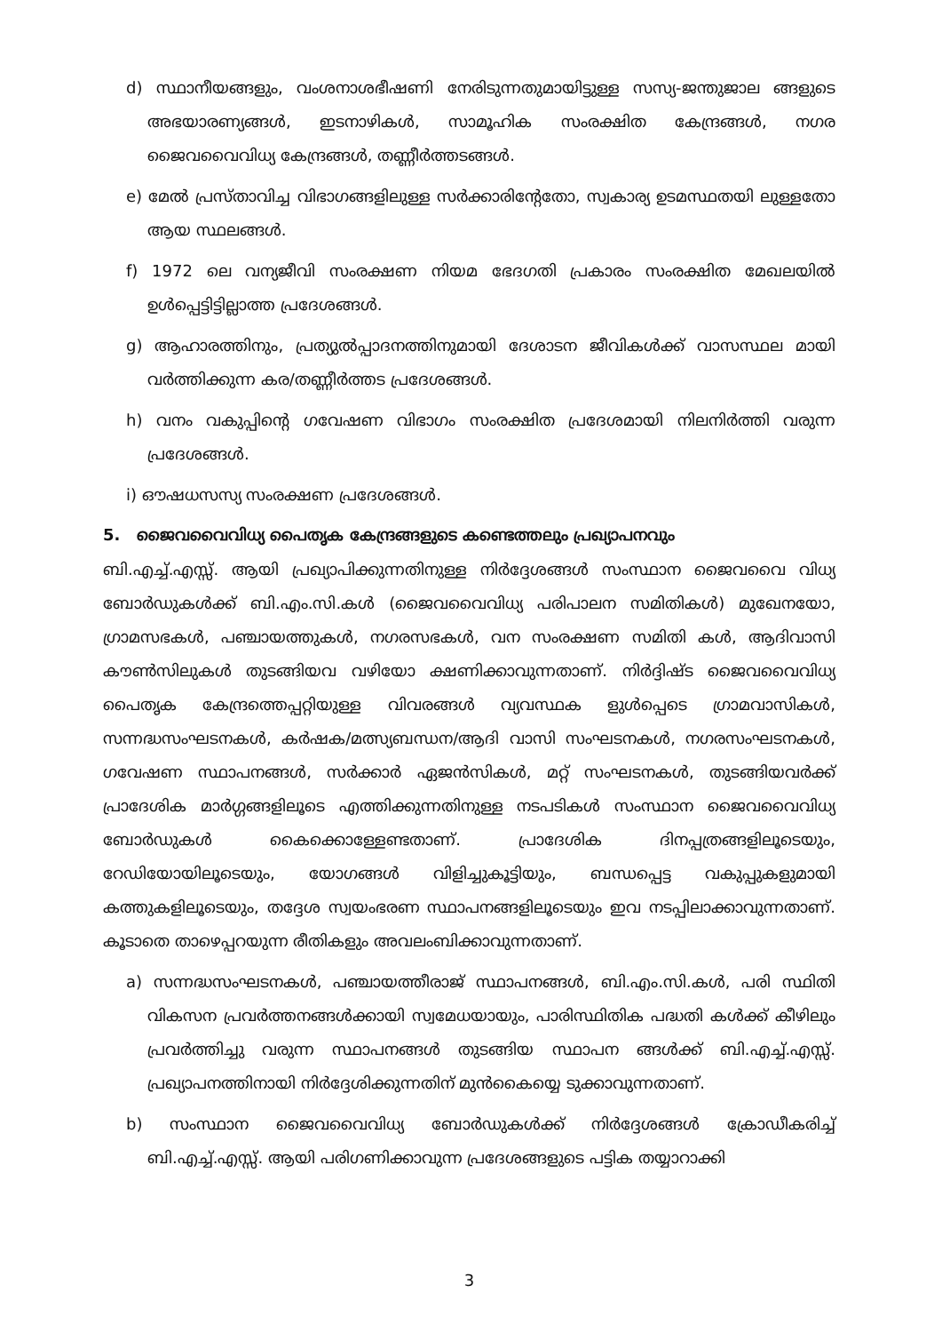d) സ്ഥാനീയങ്ങളും, വംശനാശഭീഷണി നേരിടുന്നതുമായിട്ടുള്ള സസ്യ-ജന്തുജാല ങ്ങളുടെ അഭയാരണ്യങ്ങൾ, ഇടനാഴികൾ, സാമൂഹിക സംരക്ഷിത കേന്ദ്രങ്ങൾ, നഗര ജൈവവൈവിധ്യ കേന്ദ്രങ്ങൾ, തണ്ണീർത്തടങ്ങൾ.
e) മേൽ പ്രസ്താവിച്ച വിഭാഗങ്ങളിലുള്ള സർക്കാരിന്റേതോ, സ്വകാര്യ ഉടമസ്ഥതയി ലുള്ളതോ ആയ സ്ഥലങ്ങൾ.
f) 1972 ലെ വന്യജീവി സംരക്ഷണ നിയമ ഭേദഗതി പ്രകാരം സംരക്ഷിത മേഖലയിൽ ഉൾപ്പെട്ടിട്ടില്ലാത്ത പ്രദേശങ്ങൾ.
g) ആഹാരത്തിനും, പ്രത്യുൽപ്പാദനത്തിനുമായി ദേശാടന ജീവികൾക്ക് വാസസ്ഥല മായി വർത്തിക്കുന്ന കര/തണ്ണീർത്തട പ്രദേശങ്ങൾ.
h) വനം വകുപ്പിന്റെ ഗവേഷണ വിഭാഗം സംരക്ഷിത പ്രദേശമായി നിലനിർത്തി വരുന്ന പ്രദേശങ്ങൾ.
i) ഔഷധസസ്യ സംരക്ഷണ പ്രദേശങ്ങൾ.
5. ജൈവവൈവിധ്യ പൈതൃക കേന്ദ്രങ്ങളുടെ കണ്ടെത്തലും പ്രഖ്യാപനവും
ബി.എച്ച്.എസ്സ്. ആയി പ്രഖ്യാപിക്കുന്നതിനുള്ള നിർദ്ദേശങ്ങൾ സംസ്ഥാന ജൈവവൈ വിധ്യ ബോർഡുകൾക്ക് ബി.എം.സി.കൾ (ജൈവവൈവിധ്യ പരിപാലന സമിതികൾ) മുഖേനയോ, ഗ്രാമസഭകൾ, പഞ്ചായത്തുകൾ, നഗരസഭകൾ, വന സംരക്ഷണ സമിതി കൾ, ആദിവാസി കൗൺസിലുകൾ തുടങ്ങിയവ വഴിയോ ക്ഷണിക്കാവുന്നതാണ്. നിർദ്ദിഷ്ട ജൈവവൈവിധ്യ പൈതൃക കേന്ദ്രത്തെപ്പറ്റിയുള്ള വിവരങ്ങൾ വ്യവസ്ഥക ളുൾപ്പെടെ ഗ്രാമവാസികൾ, സന്നദ്ധസംഘടനകൾ, കർഷക/മത്സ്യബന്ധന/ആദി വാസി സംഘടനകൾ, നഗരസംഘടനകൾ, ഗവേഷണ സ്ഥാപനങ്ങൾ, സർക്കാർ ഏജൻസികൾ, മറ്റ് സംഘടനകൾ, തുടങ്ങിയവർക്ക് പ്രാദേശിക മാർഗ്ഗങ്ങളിലൂടെ എത്തിക്കുന്നതിനുള്ള നടപടികൾ സംസ്ഥാന ജൈവവൈവിധ്യ ബോർഡുകൾ കൈക്കൊള്ളേണ്ടതാണ്. പ്രാദേശിക ദിനപ്പത്രങ്ങളിലൂടെയും, റേഡിയോയിലൂടെയും, യോഗങ്ങൾ വിളിച്ചുകൂട്ടിയും, ബന്ധപ്പെട്ട വകുപ്പുകളുമായി കത്തുകളിലൂടെയും, തദ്ദേശ സ്വയംഭരണ സ്ഥാപനങ്ങളിലൂടെയും ഇവ നടപ്പിലാക്കാവുന്നതാണ്. കൂടാതെ താഴെപ്പറയുന്ന രീതികളും അവലംബിക്കാവുന്നതാണ്.
a) സന്നദ്ധസംഘടനകൾ, പഞ്ചായത്തീരാജ് സ്ഥാപനങ്ങൾ, ബി.എം.സി.കൾ, പരി സ്ഥിതി വികസന പ്രവർത്തനങ്ങൾക്കായി സ്വമേധയായും, പാരിസ്ഥിതിക പദ്ധതി കൾക്ക് കീഴിലും പ്രവർത്തിച്ചു വരുന്ന സ്ഥാപനങ്ങൾ തുടങ്ങിയ സ്ഥാപന ങ്ങൾക്ക് ബി.എച്ച്.എസ്സ്. പ്രഖ്യാപനത്തിനായി നിർദ്ദേശിക്കുന്നതിന് മുൻകൈയ്യെ ടുക്കാവുന്നതാണ്.
b) സംസ്ഥാന ജൈവവൈവിധ്യ ബോർഡുകൾക്ക് നിർദ്ദേശങ്ങൾ ക്രോഡീകരിച്ച് ബി.എച്ച്.എസ്സ്. ആയി പരിഗണിക്കാവുന്ന പ്രദേശങ്ങളുടെ പട്ടിക തയ്യാറാക്കി
3